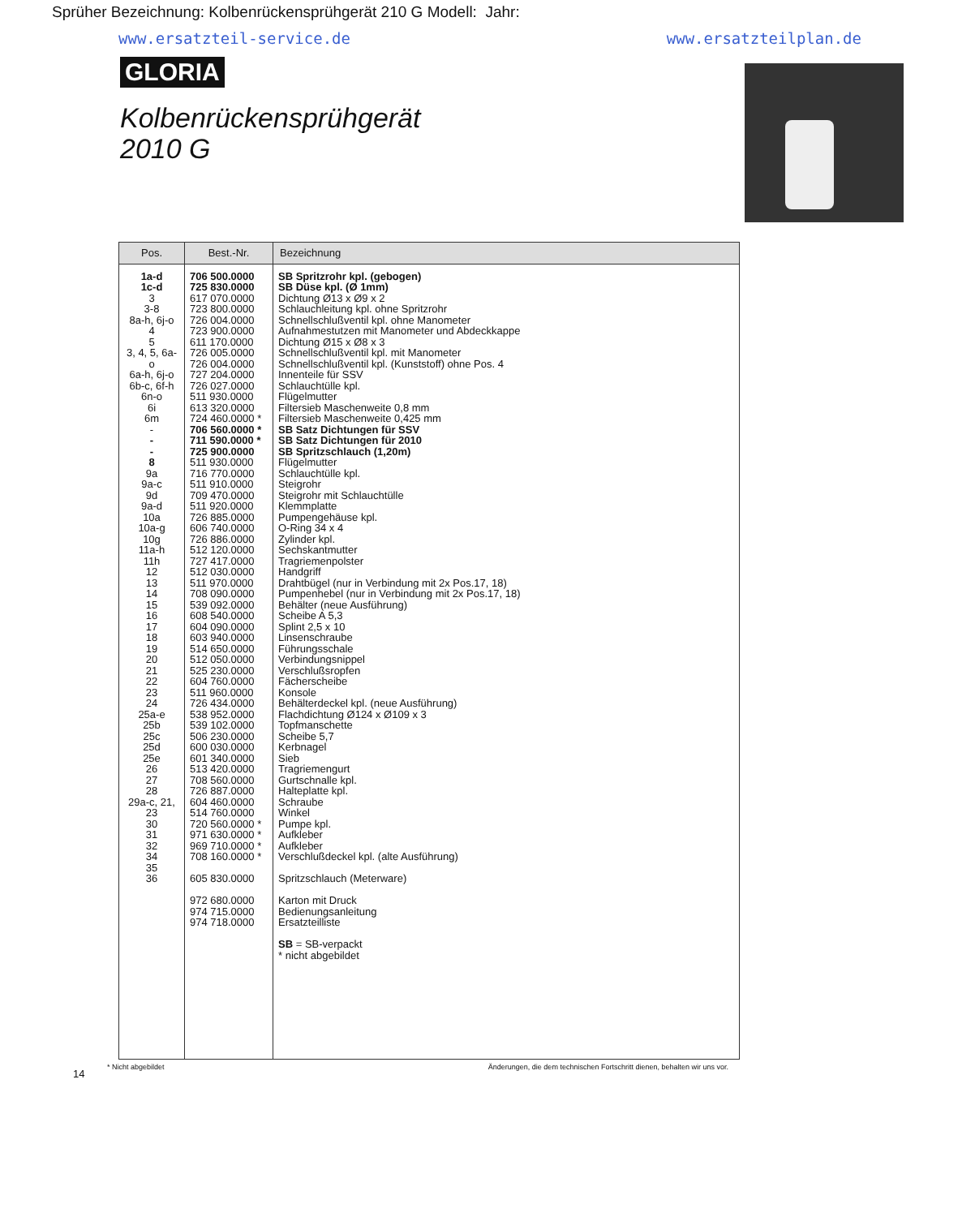Sprüher Bezeichnung: Kolbenrückensprühgerät 210 G Modell: Jahr:
www.ersatzteil-service.de www.ersatzteilplan.de
GLORIA
Kolbenrückensprühgerät
2010 G
| Pos. | Best.-Nr. | Bezeichnung |
| --- | --- | --- |
| 1a-d 1c-d 3 3-8 8a-h, 6j-o 4 5 3, 4, 5, 6a-o 6a-h, 6j-o 6b-c, 6f-h 6n-o 6i 6m - - - 8 9a 9a-c 9d 9a-d 10a 10a-g 10g 11a-h 11h 12 13 14 15 16 17 18 19 20 21 22 23 24 25a-e 25b 25c 25d 25e 26 27 28 29a-c, 21, 23 30 31 32 34 35 36 | 706 500.0000 725 830.0000 617 070.0000 723 800.0000 726 004.0000 723 900.0000 611 170.0000 726 005.0000 726 004.0000 727 204.0000 726 027.0000 511 930.0000 613 320.0000 724 460.0000 * 706 560.0000 * 711 590.0000 * 725 900.0000 511 930.0000 716 770.0000 511 910.0000 709 470.0000 511 920.0000 726 885.0000 606 740.0000 726 886.0000 512 120.0000 727 417.0000 512 030.0000 511 970.0000 708 090.0000 539 092.0000 608 540.0000 604 090.0000 603 940.0000 514 650.0000 512 050.0000 525 230.0000 604 760.0000 511 960.0000 726 434.0000 538 952.0000 539 102.0000 506 230.0000 600 030.0000 601 340.0000 513 420.0000 708 560.0000 726 887.0000 604 460.0000 514 760.0000 720 560.0000 * 971 630.0000 * 969 710.0000 * 708 160.0000 * 605 830.0000 972 680.0000 974 715.0000 974 718.0000 | SB Spritzrohr kpl. (gebogen) SB Düse kpl. (Ø 1mm) Dichtung Ø13 x Ø9 x 2 Schlauchleitung kpl. ohne Spritzrohr Schnellschlußventil kpl. ohne Manometer Aufnahmestutzen mit Manometer und Abdeckkappe Dichtung Ø15 x Ø8 x 3 Schnellschlußventil kpl. mit Manometer Schnellschlußventil kpl. (Kunststoff) ohne Pos. 4 Innenteile für SSV Schlauchtülle kpl. Flügelmutter Filtersieb Maschenweite 0,8 mm Filtersieb Maschenweite 0,425 mm SB Satz Dichtungen für SSV SB Satz Dichtungen für 2010 SB Spritzschlauch (1,20m) Flügelmutter Schlauchtülle kpl. Steigrohr Steigrohr mit Schlauchtülle Klemmplatte Pumpengehäuse kpl. O-Ring 34 x 4 Zylinder kpl. Sechskantmutter Tragriemenpolster Handgriff Drahtbügel (nur in Verbindung mit 2x Pos.17, 18) Pumpenhebel (nur in Verbindung mit 2x Pos.17, 18) Behälter (neue Ausführung) Scheibe A 5,3 Splint 2,5 x 10 Linsenschraube Führungsschale Verbindungsnippel Verschlußsropfen Fächerscheibe Konsole Behälterdeckel kpl. (neue Ausführung) Flachdichtung Ø124 x Ø109 x 3 Topfmanschette Scheibe 5,7 Kerbnagel Sieb Tragriemengurt Gurtschnalle kpl. Halteplatte kpl. Schraube Winkel Pumpe kpl. Aufkleber Aufkleber Verschlußdeckel kpl. (alte Ausführung) Spritzschlauch (Meterware) Karton mit Druck Bedienungsanleitung Ersatzteilliste SB = SB-verpackt * nicht abgebildet |
14
* Nicht abgebildet Änderungen, die dem technischen Fortschritt dienen, behalten wir uns vor.